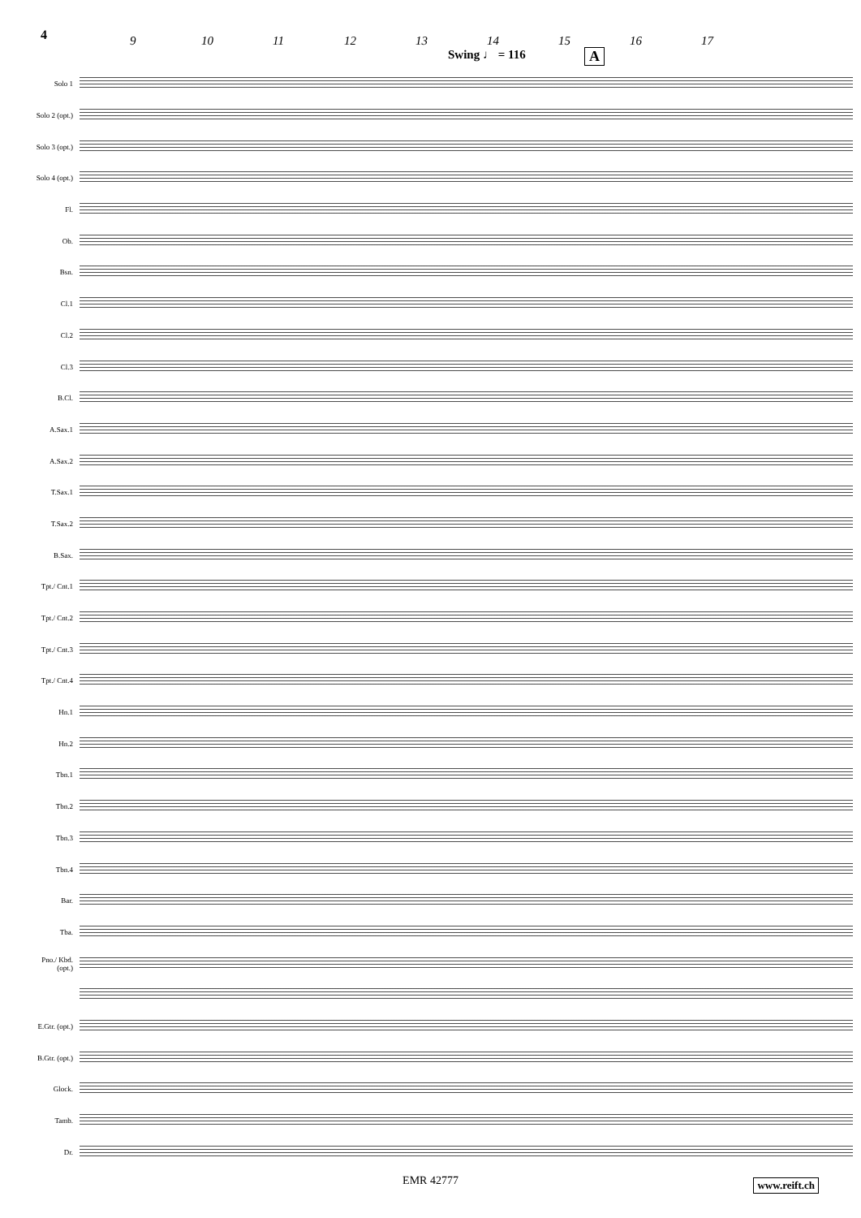4
9 10 11 12 13 14 15 16 17
Swing ♩ = 116
A
Solo 1
Solo 2 (opt.)
Solo 3 (opt.)
Solo 4 (opt.)
Fl.
Ob.
Bsn.
Cl.1
Cl.2
Cl.3
B.Cl.
A.Sax.1
A.Sax.2
T.Sax.1
T.Sax.2
B.Sax.
Tpt./ Cnt.1
Tpt./ Cnt.2
Tpt./ Cnt.3
Tpt./ Cnt.4
Hn.1
Hn.2
Tbn.1
Tbn.2
Tbn.3
Tbn.4
Bar.
Tba.
Pno./ Kbd. (opt.)
E.Gtr. (opt.)
B.Gtr. (opt.)
Glock.
Tamb.
Dr.
EMR 42777
www.reift.ch